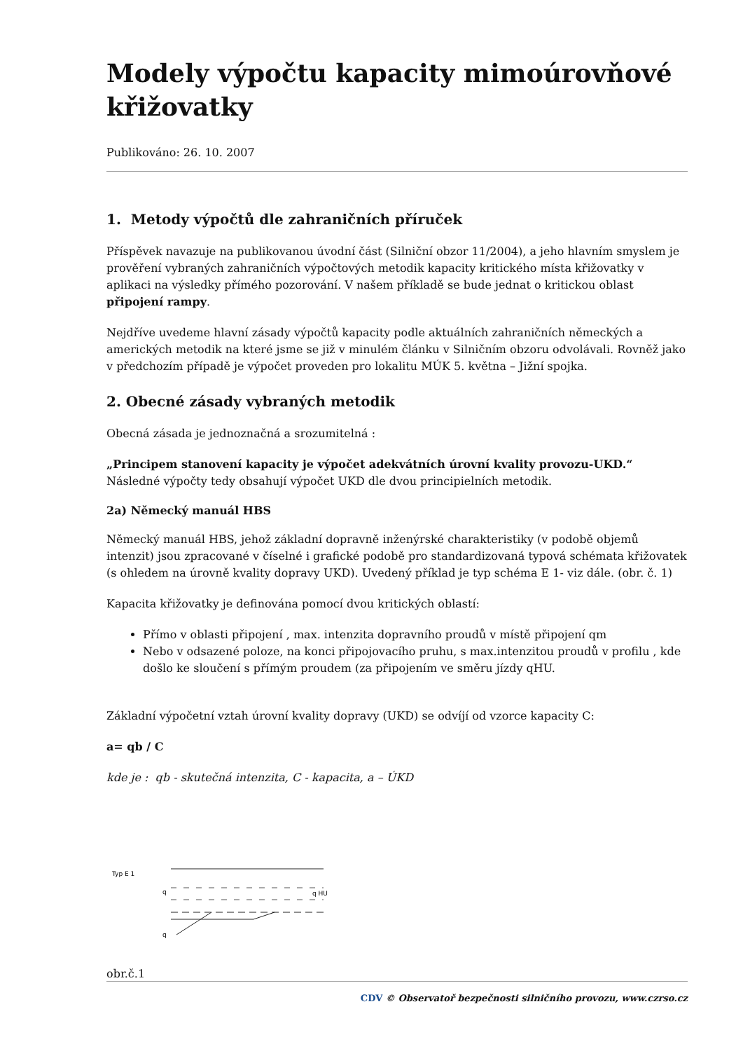Modely výpočtu kapacity mimoúrovňové křižovatky
Publikováno: 26. 10. 2007
1. Metody výpočtů dle zahraničních příruček
Příspěvek navazuje na publikovanou úvodní část (Silniční obzor 11/2004), a jeho hlavním smyslem je prověření vybraných zahraničních výpočtových metodik kapacity kritického místa křižovatky v aplikaci na výsledky přímého pozorování. V našem příkladě se bude jednat o kritickou oblast připojení rampy.
Nejdříve uvedeme hlavní zásady výpočtů kapacity podle aktuálních zahraničních německých a amerických metodik na které jsme se již v minulém článku v Silničním obzoru odvolávali. Rovněž jako v předchozím případě je výpočet proveden pro lokalitu MÚK 5. května – Jižní spojka.
2. Obecné zásady vybraných metodik
Obecná zásada je jednoznačná a srozumitelná :
„Principem stanovení kapacity je výpočet adekvátních úrovní kvality provozu-UKD.“
Následné výpočty tedy obsahují výpočet UKD dle dvou principielních metodik.
2a) Německý manuál HBS
Německý manuál HBS, jehož základní dopravně inženýrské charakteristiky (v podobě objemů intenzit) jsou zpracované v číselné i grafické podobě pro standardizovaná typová schémata křižovatek (s ohledem na úrovně kvality dopravy UKD). Uvedený příklad je typ schéma E 1- viz dále. (obr. č. 1)
Kapacita křižovatky je definována pomocí dvou kritických oblastí:
Přímo v oblasti připojení , max. intenzita dopravního proudů v místě připojení qm
Nebo v odsazené poloze, na konci připojovacího pruhu, s max.intenzitou proudů v profilu , kde došlo ke sloučení s přímým proudem (za připojením ve směru jízdy qHU.
Základní výpočetní vztah úrovní kvality dopravy (UKD) se odvíjí od vzorce kapacity C:
a= qb / C
kde je : qb - skutečná intenzita, C - kapacita, a – ÚKD
Typ E 1
q
q
q HU
obr.č.1
CDV © Observatoř bezpečnosti silničního provozu, www.czrso.cz